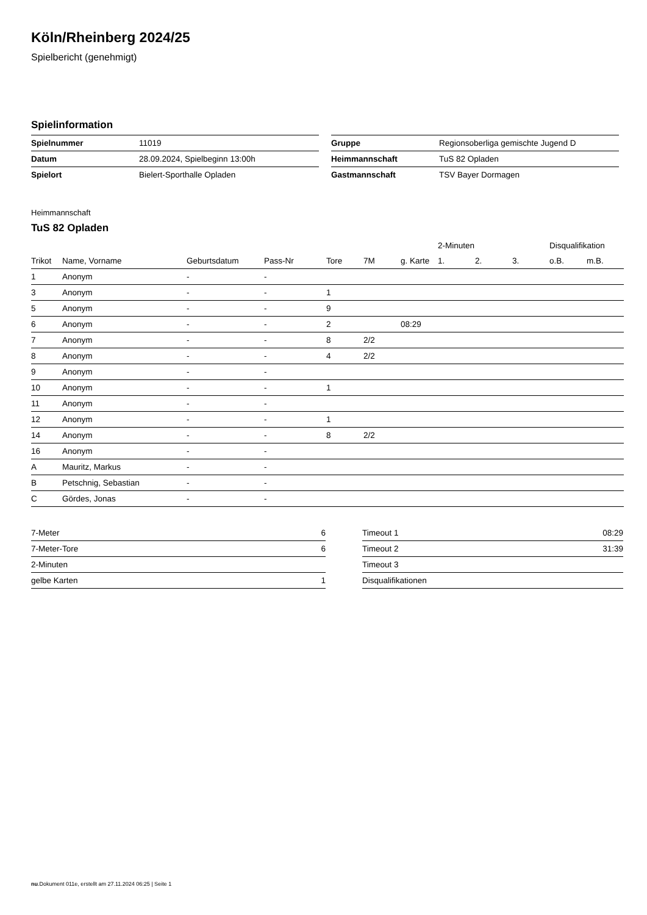Köln/Rheinberg 2024/25
Spielbericht (genehmigt)
Spielinformation
| Spielnummer | 11019 |
| Datum | 28.09.2024, Spielbeginn 13:00h |
| Spielort | Bielert-Sporthalle Opladen |
| Gruppe | Regionsoberliga gemischte Jugend D |
| Heimmannschaft | TuS 82 Opladen |
| Gastmannschaft | TSV Bayer Dormagen |
Heimmannschaft
TuS 82 Opladen
| | | | | | | | 2-Minuten | | | Disqualifikation | |
| --- | --- | --- | --- | --- | --- | --- | --- | --- | --- | --- | --- |
| Trikot | Name, Vorname | Geburtsdatum | Pass-Nr | Tore | 7M | g. Karte | 1. | 2. | 3. | o.B. | m.B. |
| 1 | Anonym | - | - | | | | | | | | |
| 3 | Anonym | - | - | 1 | | | | | | | |
| 5 | Anonym | - | - | 9 | | | | | | | |
| 6 | Anonym | - | - | 2 | | 08:29 | | | | | |
| 7 | Anonym | - | - | 8 | 2/2 | | | | | | |
| 8 | Anonym | - | - | 4 | 2/2 | | | | | | |
| 9 | Anonym | - | - | | | | | | | | |
| 10 | Anonym | - | - | 1 | | | | | | | |
| 11 | Anonym | - | - | | | | | | | | |
| 12 | Anonym | - | - | 1 | | | | | | | |
| 14 | Anonym | - | - | 8 | 2/2 | | | | | | |
| 16 | Anonym | - | - | | | | | | | | |
| A | Mauritz, Markus | - | - | | | | | | | | |
| B | Petschnig, Sebastian | - | - | | | | | | | | |
| C | Gördes, Jonas | - | - | | | | | | | | |
| 7-Meter | 6 |
| 7-Meter-Tore | 6 |
| 2-Minuten | |
| gelbe Karten | 1 |
| Timeout 1 | 08:29 |
| Timeout 2 | 31:39 |
| Timeout 3 | |
| Disqualifikationen | |
nu.Dokument 011e, erstellt am 27.11.2024 06:25 | Seite 1